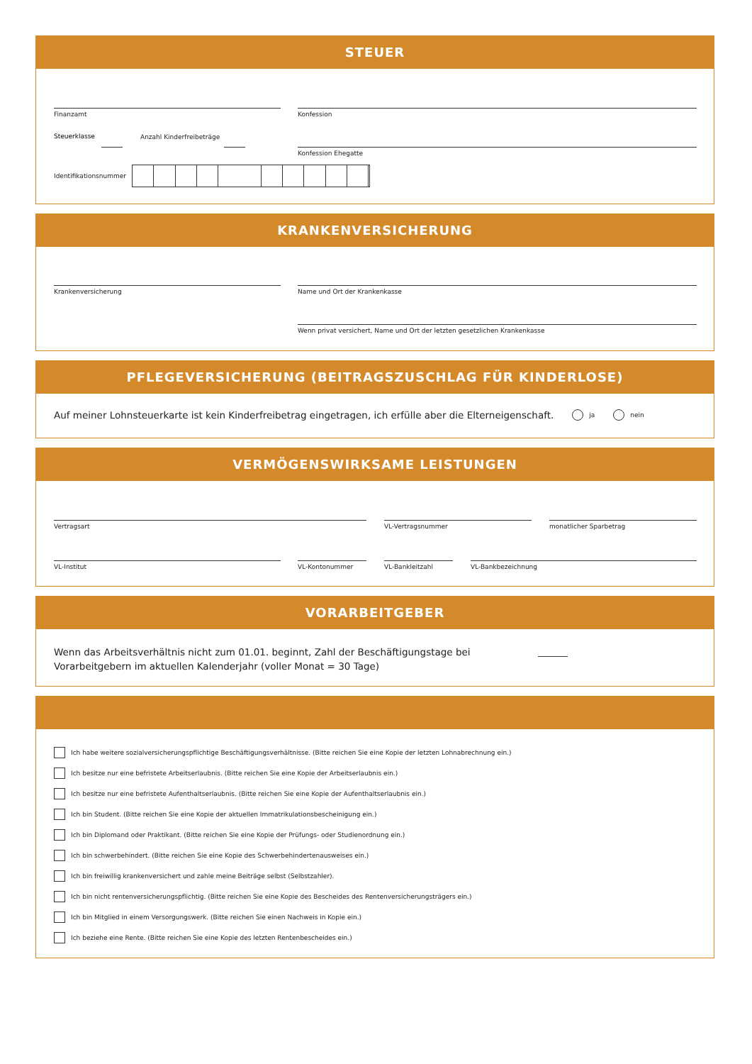STEUER
Finanzamt Konfession
Steuerklasse Anzahl Kinderfreibeträge
Konfession Ehegatte
Identifikationsnummer
KRANKENVERSICHERUNG
Krankenversicherung Name und Ort der Krankenkasse
Wenn privat versichert, Name und Ort der letzten gesetzlichen Krankenkasse
PFLEGEVERSICHERUNG (BEITRAGSZUSCHLAG FÜR KINDERLOSE)
Auf meiner Lohnsteuerkarte ist kein Kinderfreibetrag eingetragen, ich erfülle aber die Elterneigenschaft. ja nein
VERMÖGENSWIRKSAME LEISTUNGEN
Vertragsart VL-Vertragsnummer monatlicher Sparbetrag
VL-Institut VL-Kontonummer VL-Bankleitzahl VL-Bankbezeichnung
VORARBEITGEBER
Wenn das Arbeitsverhältnis nicht zum 01.01. beginnt, Zahl der Beschäftigungstage bei Vorarbeitgebern im aktuellen Kalenderjahr (voller Monat = 30 Tage)
Ich habe weitere sozialversicherungspflichtige Beschäftigungsverhältnisse. (Bitte reichen Sie eine Kopie der letzten Lohnabrechnung ein.)
Ich besitze nur eine befristete Arbeitserlaubnis. (Bitte reichen Sie eine Kopie der Arbeitserlaubnis ein.)
Ich besitze nur eine befristete Aufenthaltserlaubnis. (Bitte reichen Sie eine Kopie der Aufenthaltserlaubnis ein.)
Ich bin Student. (Bitte reichen Sie eine Kopie der aktuellen Immatrikulationsbescheinigung ein.)
Ich bin Diplomand oder Praktikant. (Bitte reichen Sie eine Kopie der Prüfungs- oder Studienordnung ein.)
Ich bin schwerbehindert. (Bitte reichen Sie eine Kopie des Schwerbehindertenausweises ein.)
Ich bin freiwillig krankenversichert und zahle meine Beiträge selbst (Selbstzahler).
Ich bin nicht rentenversicherungspflichtig. (Bitte reichen Sie eine Kopie des Bescheides des Rentenversicherungsträgers ein.)
Ich bin Mitglied in einem Versorgungswerk. (Bitte reichen Sie einen Nachweis in Kopie ein.)
Ich beziehe eine Rente. (Bitte reichen Sie eine Kopie des letzten Rentenbescheides ein.)